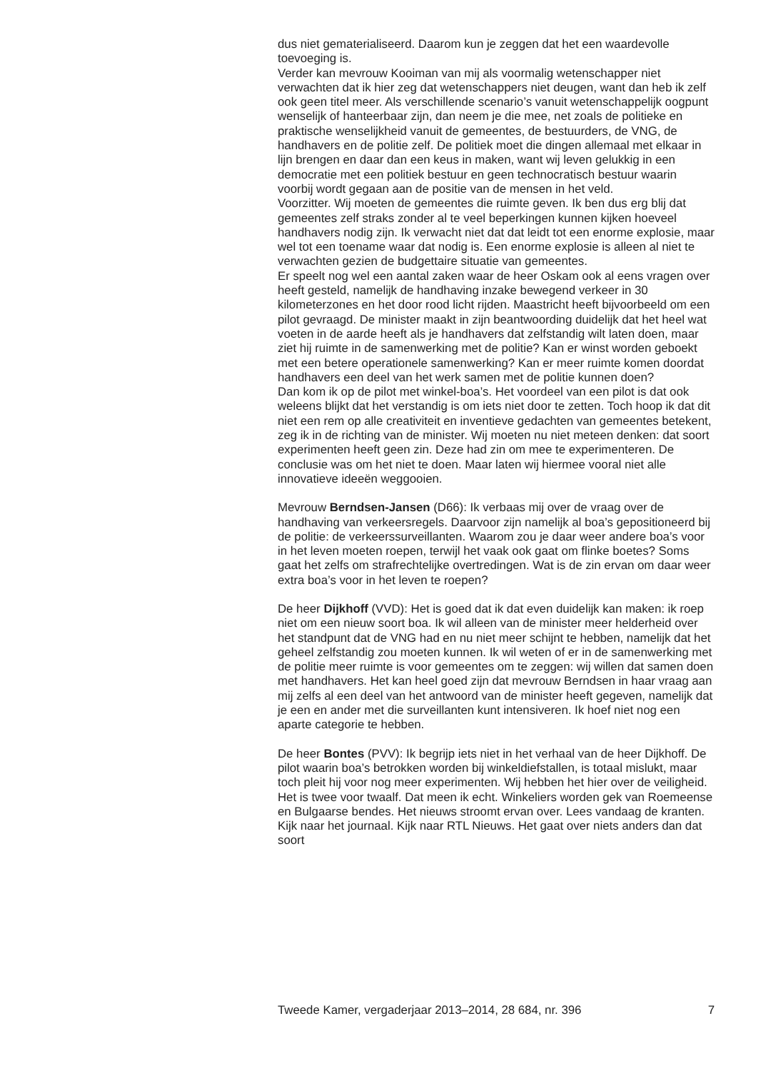dus niet gematerialiseerd. Daarom kun je zeggen dat het een waardevolle toevoeging is.
Verder kan mevrouw Kooiman van mij als voormalig wetenschapper niet verwachten dat ik hier zeg dat wetenschappers niet deugen, want dan heb ik zelf ook geen titel meer. Als verschillende scenario’s vanuit wetenschappelijk oogpunt wenselijk of hanteerbaar zijn, dan neem je die mee, net zoals de politieke en praktische wenselijkheid vanuit de gemeentes, de bestuurders, de VNG, de handhavers en de politie zelf. De politiek moet die dingen allemaal met elkaar in lijn brengen en daar dan een keus in maken, want wij leven gelukkig in een democratie met een politiek bestuur en geen technocratisch bestuur waarin voorbij wordt gegaan aan de positie van de mensen in het veld.
Voorzitter. Wij moeten de gemeentes die ruimte geven. Ik ben dus erg blij dat gemeentes zelf straks zonder al te veel beperkingen kunnen kijken hoeveel handhavers nodig zijn. Ik verwacht niet dat dat leidt tot een enorme explosie, maar wel tot een toename waar dat nodig is. Een enorme explosie is alleen al niet te verwachten gezien de budgettaire situatie van gemeentes.
Er speelt nog wel een aantal zaken waar de heer Oskam ook al eens vragen over heeft gesteld, namelijk de handhaving inzake bewegend verkeer in 30 kilometerzones en het door rood licht rijden. Maastricht heeft bijvoorbeeld om een pilot gevraagd. De minister maakt in zijn beantwoording duidelijk dat het heel wat voeten in de aarde heeft als je handhavers dat zelfstandig wilt laten doen, maar ziet hij ruimte in de samenwerking met de politie? Kan er winst worden geboekt met een betere operationele samenwerking? Kan er meer ruimte komen doordat handhavers een deel van het werk samen met de politie kunnen doen?
Dan kom ik op de pilot met winkel-boa’s. Het voordeel van een pilot is dat ook weleens blijkt dat het verstandig is om iets niet door te zetten. Toch hoop ik dat dit niet een rem op alle creativiteit en inventieve gedachten van gemeentes betekent, zeg ik in de richting van de minister. Wij moeten nu niet meteen denken: dat soort experimenten heeft geen zin. Deze had zin om mee te experimenteren. De conclusie was om het niet te doen. Maar laten wij hiermee vooral niet alle innovatieve ideeën weggooien.
Mevrouw Berndsen-Jansen (D66): Ik verbaas mij over de vraag over de handhaving van verkeersregels. Daarvoor zijn namelijk al boa’s gepositioneerd bij de politie: de verkeerssurveillanten. Waarom zou je daar weer andere boa’s voor in het leven moeten roepen, terwijl het vaak ook gaat om flinke boetes? Soms gaat het zelfs om strafrechtelijke overtredingen. Wat is de zin ervan om daar weer extra boa’s voor in het leven te roepen?
De heer Dijkhoff (VVD): Het is goed dat ik dat even duidelijk kan maken: ik roep niet om een nieuw soort boa. Ik wil alleen van de minister meer helderheid over het standpunt dat de VNG had en nu niet meer schijnt te hebben, namelijk dat het geheel zelfstandig zou moeten kunnen. Ik wil weten of er in de samenwerking met de politie meer ruimte is voor gemeentes om te zeggen: wij willen dat samen doen met handhavers. Het kan heel goed zijn dat mevrouw Berndsen in haar vraag aan mij zelfs al een deel van het antwoord van de minister heeft gegeven, namelijk dat je een en ander met die surveillanten kunt intensiveren. Ik hoef niet nog een aparte categorie te hebben.
De heer Bontes (PVV): Ik begrijp iets niet in het verhaal van de heer Dijkhoff. De pilot waarin boa’s betrokken worden bij winkeldiefstallen, is totaal mislukt, maar toch pleit hij voor nog meer experimenten. Wij hebben het hier over de veiligheid. Het is twee voor twaalf. Dat meen ik echt. Winkeliers worden gek van Roemeense en Bulgaarse bendes. Het nieuws stroomt ervan over. Lees vandaag de kranten. Kijk naar het journaal. Kijk naar RTL Nieuws. Het gaat over niets anders dan dat soort
Tweede Kamer, vergaderjaar 2013–2014, 28 684, nr. 396 7